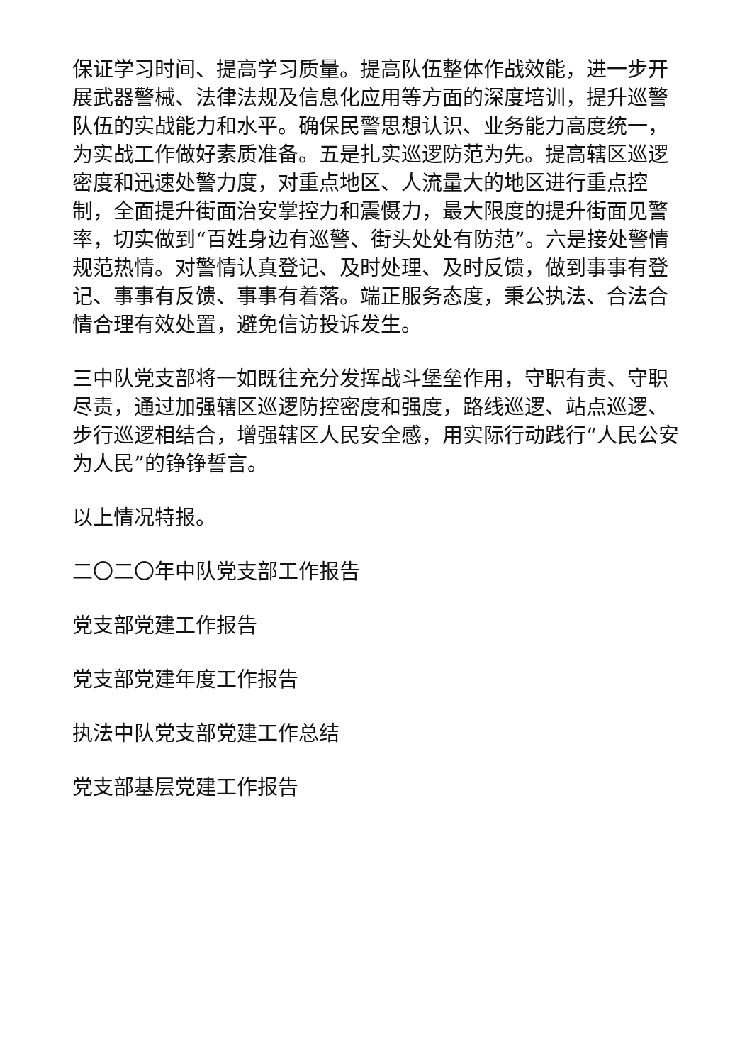保证学习时间、提高学习质量。提高队伍整体作战效能，进一步开展武器警械、法律法规及信息化应用等方面的深度培训，提升巡警队伍的实战能力和水平。确保民警思想认识、业务能力高度统一，为实战工作做好素质准备。五是扎实巡逻防范为先。提高辖区巡逻密度和迅速处警力度，对重点地区、人流量大的地区进行重点控制，全面提升街面治安掌控力和震慑力，最大限度的提升街面见警率，切实做到“百姓身边有巡警、街头处处有防范”。六是接处警情规范热情。对警情认真登记、及时处理、及时反馈，做到事事有登记、事事有反馈、事事有着落。端正服务态度，秉公执法、合法合情合理有效处置，避免信访投诉发生。
三中队党支部将一如既往充分发挥战斗堡垒作用，守职有责、守职尽责，通过加强辖区巡逻防控密度和强度，路线巡逻、站点巡逻、步行巡逻相结合，增强辖区人民安全感，用实际行动践行“人民公安为人民”的铮铮誓言。
以上情况特报。
二〇二〇年中队党支部工作报告
党支部党建工作报告
党支部党建年度工作报告
执法中队党支部党建工作总结
党支部基层党建工作报告